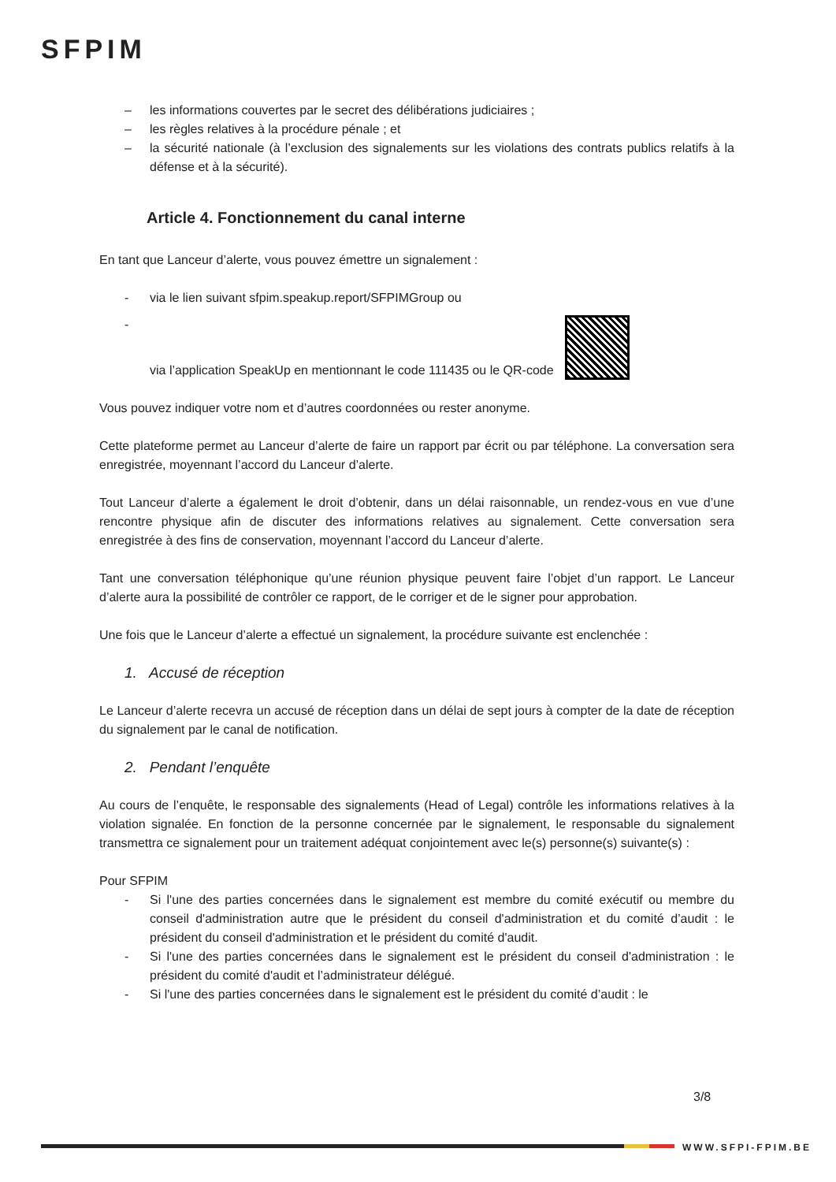SFPIM
– les informations couvertes par le secret des délibérations judiciaires ;
– les règles relatives à la procédure pénale ; et
– la sécurité nationale (à l’exclusion des signalements sur les violations des contrats publics relatifs à la défense et à la sécurité).
Article 4. Fonctionnement du canal interne
En tant que Lanceur d’alerte, vous pouvez émettre un signalement :
- via le lien suivant sfpim.speakup.report/SFPIMGroup ou
- via l’application SpeakUp en mentionnant le code 111435 ou le QR-code
Vous pouvez indiquer votre nom et d’autres coordonnées ou rester anonyme.
Cette plateforme permet au Lanceur d’alerte de faire un rapport par écrit ou par téléphone. La conversation sera enregistrée, moyennant l’accord du Lanceur d’alerte.
Tout Lanceur d’alerte a également le droit d’obtenir, dans un délai raisonnable, un rendez-vous en vue d’une rencontre physique afin de discuter des informations relatives au signalement. Cette conversation sera enregistrée à des fins de conservation, moyennant l’accord du Lanceur d’alerte.
Tant une conversation téléphonique qu’une réunion physique peuvent faire l’objet d’un rapport. Le Lanceur d’alerte aura la possibilité de contrôler ce rapport, de le corriger et de le signer pour approbation.
Une fois que le Lanceur d’alerte a effectué un signalement, la procédure suivante est enclenchée :
1. Accusé de réception
Le Lanceur d’alerte recevra un accusé de réception dans un délai de sept jours à compter de la date de réception du signalement par le canal de notification.
2. Pendant l’enquête
Au cours de l’enquête, le responsable des signalements (Head of Legal) contrôle les informations relatives à la violation signalée. En fonction de la personne concernée par le signalement, le responsable du signalement transmettra ce signalement pour un traitement adéquat conjointement avec le(s) personne(s) suivante(s) :
Pour SFPIM
- Si l'une des parties concernées dans le signalement est membre du comité exécutif ou membre du conseil d'administration autre que le président du conseil d'administration et du comité d’audit : le président du conseil d'administration et le président du comité d'audit.
- Si l'une des parties concernées dans le signalement est le président du conseil d'administration : le président du comité d'audit et l’administrateur délégué.
- Si l'une des parties concernées dans le signalement est le président du comité d’audit : le
3/8
WWW.SFPI-FPIM.BE